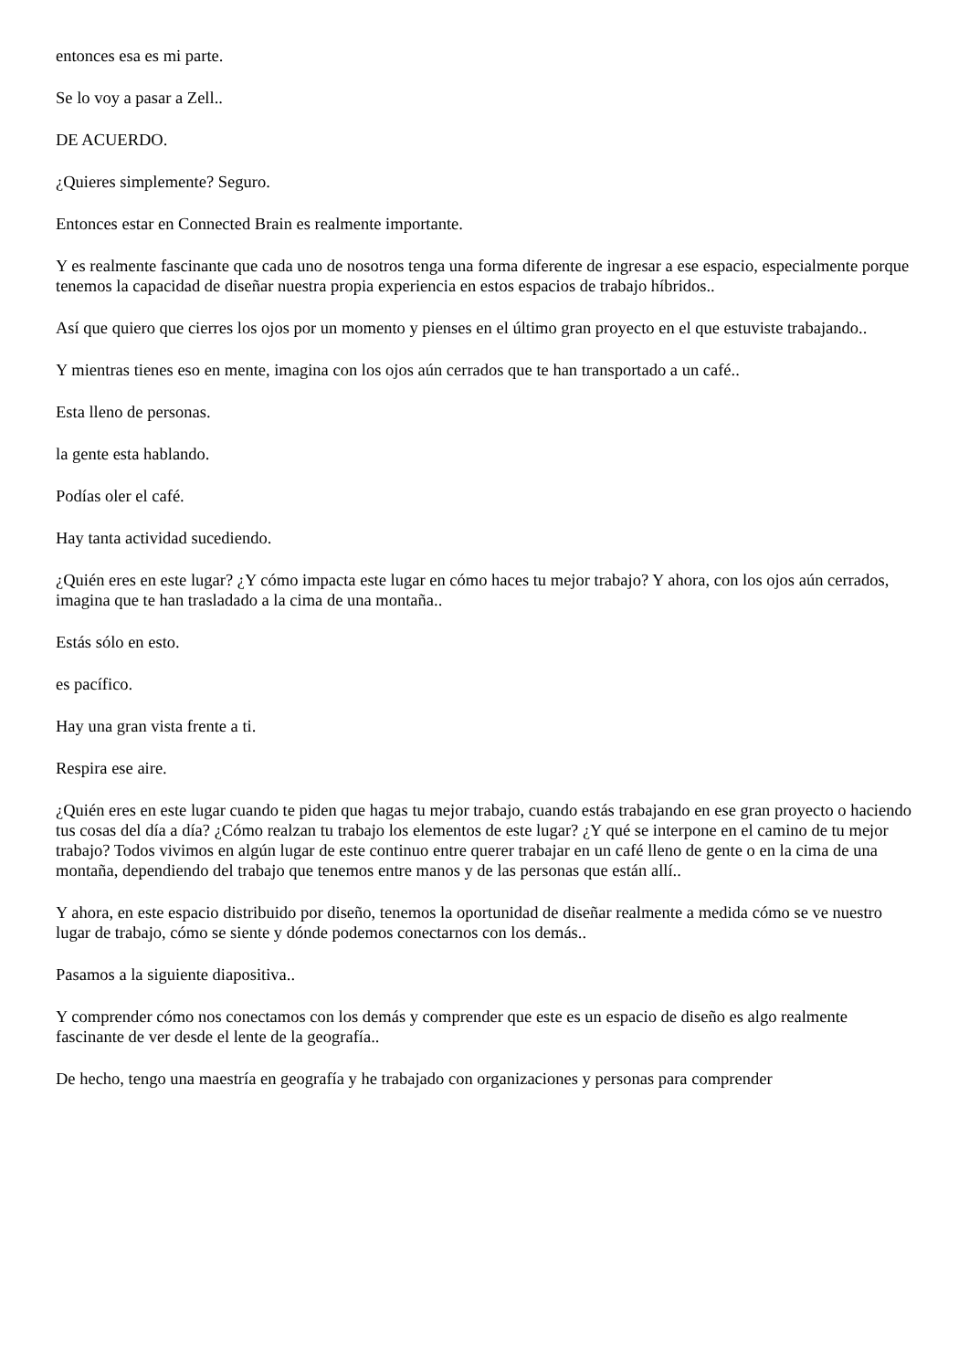entonces esa es mi parte.
Se lo voy a pasar a Zell..
DE ACUERDO.
¿Quieres simplemente? Seguro.
Entonces estar en Connected Brain es realmente importante.
Y es realmente fascinante que cada uno de nosotros tenga una forma diferente de ingresar a ese espacio, especialmente porque tenemos la capacidad de diseñar nuestra propia experiencia en estos espacios de trabajo híbridos..
Así que quiero que cierres los ojos por un momento y pienses en el último gran proyecto en el que estuviste trabajando..
Y mientras tienes eso en mente, imagina con los ojos aún cerrados que te han transportado a un café..
Esta lleno de personas.
la gente esta hablando.
Podías oler el café.
Hay tanta actividad sucediendo.
¿Quién eres en este lugar? ¿Y cómo impacta este lugar en cómo haces tu mejor trabajo? Y ahora, con los ojos aún cerrados, imagina que te han trasladado a la cima de una montaña..
Estás sólo en esto.
es pacífico.
Hay una gran vista frente a ti.
Respira ese aire.
¿Quién eres en este lugar cuando te piden que hagas tu mejor trabajo, cuando estás trabajando en ese gran proyecto o haciendo tus cosas del día a día? ¿Cómo realzan tu trabajo los elementos de este lugar? ¿Y qué se interpone en el camino de tu mejor trabajo? Todos vivimos en algún lugar de este continuo entre querer trabajar en un café lleno de gente o en la cima de una montaña, dependiendo del trabajo que tenemos entre manos y de las personas que están allí..
Y ahora, en este espacio distribuido por diseño, tenemos la oportunidad de diseñar realmente a medida cómo se ve nuestro lugar de trabajo, cómo se siente y dónde podemos conectarnos con los demás..
Pasamos a la siguiente diapositiva..
Y comprender cómo nos conectamos con los demás y comprender que este es un espacio de diseño es algo realmente fascinante de ver desde el lente de la geografía..
De hecho, tengo una maestría en geografía y he trabajado con organizaciones y personas para comprender